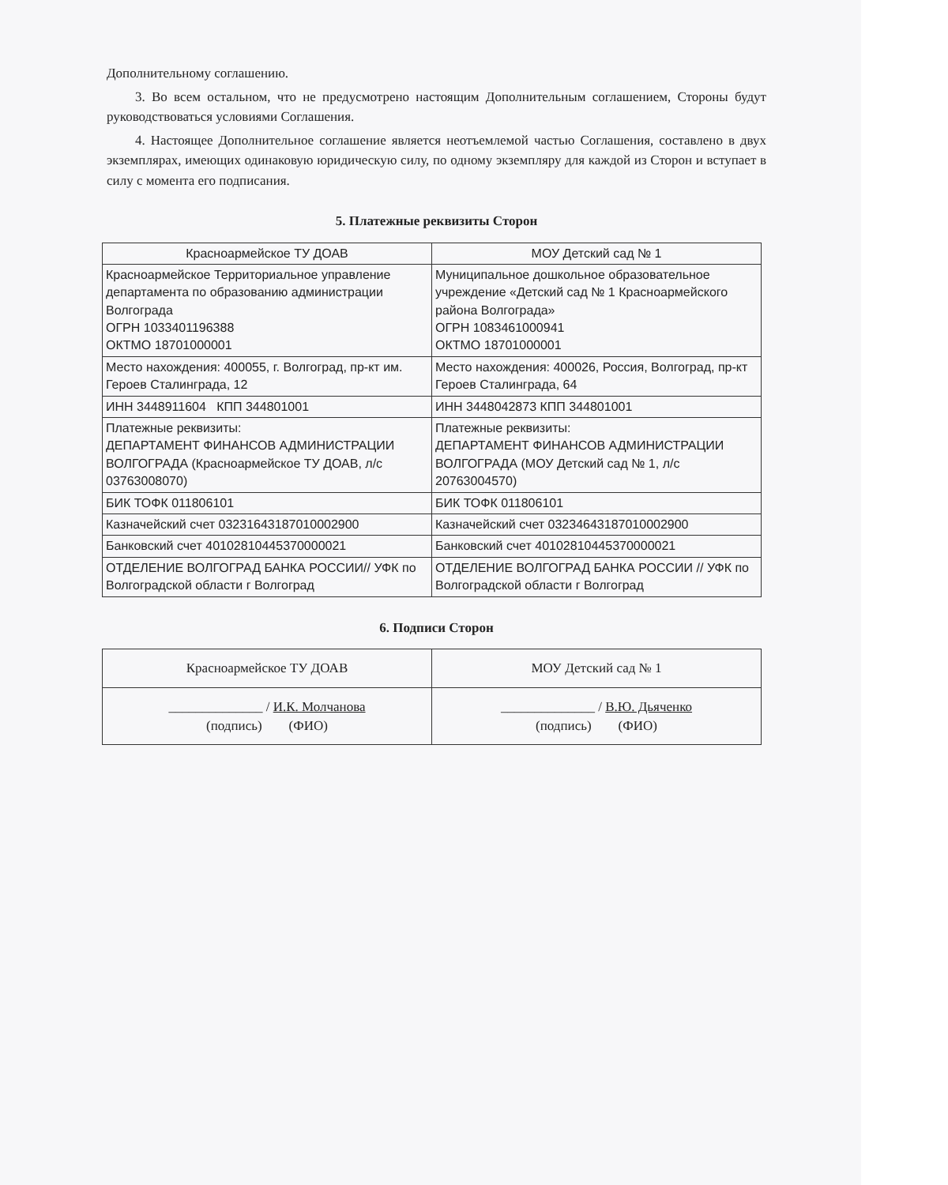Дополнительному соглашению.
3. Во всем остальном, что не предусмотрено настоящим Дополнительным соглашением, Стороны будут руководствоваться условиями Соглашения.
4. Настоящее Дополнительное соглашение является неотъемлемой частью Соглашения, составлено в двух экземплярах, имеющих одинаковую юридическую силу, по одному экземпляру для каждой из Сторон и вступает в силу с момента его подписания.
5. Платежные реквизиты Сторон
| Красноармейское ТУ ДОАВ | МОУ Детский сад № 1 |
| Красноармейское Территориальное управление департамента по образованию администрации Волгограда ОГРН 1033401196388 ОКТМО 18701000001 | Муниципальное дошкольное образовательное учреждение «Детский сад № 1 Красноармейского района Волгограда» ОГРН 1083461000941 ОКТМО 18701000001 |
| Место нахождения: 400055, г. Волгоград, пр-кт им. Героев Сталинграда, 12 | Место нахождения: 400026, Россия, Волгоград, пр-кт Героев Сталинграда, 64 |
| ИНН 3448911604 КПП 344801001 | ИНН 3448042873 КПП 344801001 |
| Платежные реквизиты: ДЕПАРТАМЕНТ ФИНАНСОВ АДМИНИСТРАЦИИ ВОЛГОГРАДА (Красноармейское ТУ ДОАВ, л/с 03763008070) | Платежные реквизиты: ДЕПАРТАМЕНТ ФИНАНСОВ АДМИНИСТРАЦИИ ВОЛГОГРАДА (МОУ Детский сад № 1, л/с 20763004570) |
| БИК ТОФК 011806101 | БИК ТОФК 011806101 |
| Казначейский счет 03231643187010002900 | Казначейский счет 03234643187010002900 |
| Банковский счет 40102810445370000021 | Банковский счет 40102810445370000021 |
| ОТДЕЛЕНИЕ ВОЛГОГРАД БАНКА РОССИИ// УФК по Волгоградской области г Волгоград | ОТДЕЛЕНИЕ ВОЛГОГРАД БАНКА РОССИИ // УФК по Волгоградской области г Волгоград |
6. Подписи Сторон
| Красноармейское ТУ ДОАВ | МОУ Детский сад № 1 |
| ______________ / И.К. Молчанова (подпись) (ФИО) | ______________ / В.Ю. Дьяченко (подпись) (ФИО) |